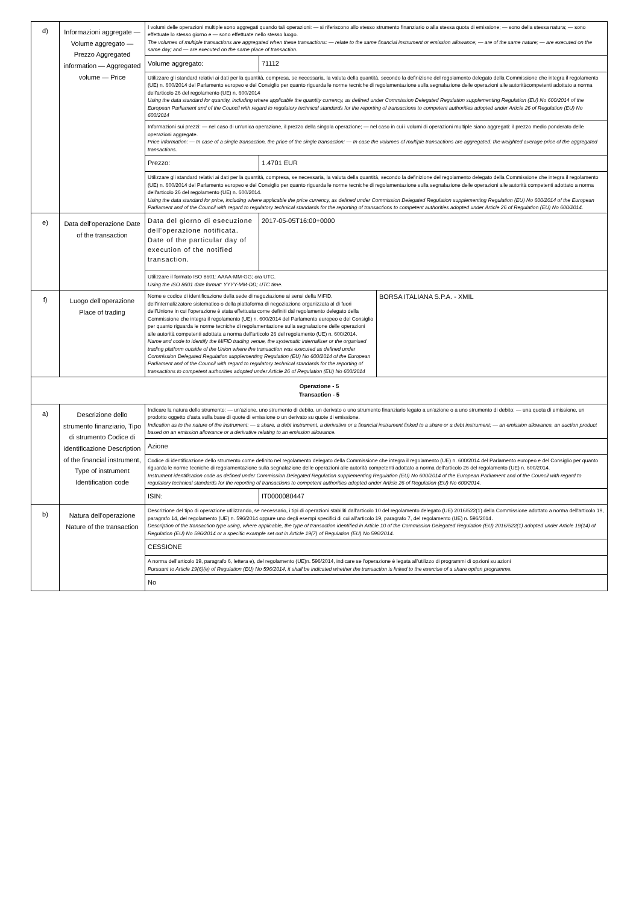| d) | Informazioni aggregate — Volume aggregato — Prezzo Aggregated information — Aggregated volume — Price | I volumi delle operazioni multiple sono aggregati quando tali operazioni: — si riferiscono allo stesso strumento finanziario o alla stessa quota di emissione; — sono della stessa natura; — sono effettuate lo stesso giorno e — sono effettuate nello stesso luogo. The volumes of multiple transactions are aggregated when these transactions: — relate to the same financial instrument or emission allowance; — are of the same nature; — are executed on the same day; and — are executed on the same place of transaction. | |
| | | Volume aggregato: | 71112 |
| | | Utilizzare gli standard relativi ai dati per la quantità, compresa, se necessaria, la valuta della quantità, secondo la definizione del regolamento delegato della Commissione che integra il regolamento (UE) n. 600/2014 del Parlamento europeo e del Consiglio per quanto riguarda le norme tecniche di regolamentazione sulla segnalazione delle operazioni alle autoritàcompetenti adottato a norma dell'articolo 26 del regolamento (UE) n. 600/2014 Using the data standard for quantity, including where applicable the quantity currency, as defined under Commission Delegated Regulation supplementing Regulation (EU) No 600/2014 of the European Parliament and of the Council with regard to regulatory technical standards for the reporting of transactions to competent authorities adopted under Article 26 of Regulation (EU) No 600/2014 | |
| | | Informazioni sui prezzi: — nel caso di un'unica operazione, il prezzo della singola operazione; — nel caso in cui i volumi di operazioni multiple siano aggregati: il prezzo medio ponderato delle operazioni aggregate. Price information: — In case of a single transaction, the price of the single transaction; — In case the volumes of multiple transactions are aggregated: the weighted average price of the aggregated transactions. | |
| | | Prezzo: | 1.4701 EUR |
| | | Utilizzare gli standard relativi ai dati per la quantità, compresa, se necessaria, la valuta della quantità, secondo la definizione del regolamento delegato della Commissione che integra il regolamento (UE) n. 600/2014 del Parlamento europeo e del Consiglio per quanto riguarda le norme tecniche di regolamentazione sulla segnalazione delle operazioni alle autorità competenti adottato a norma dell'articolo 26 del regolamento (UE) n. 600/2014. Using the data standard for price, including where applicable the price currency, as defined under Commission Delegated Regulation supplementing Regulation (EU) No 600/2014 of the European Parliament and of the Council with regard to regulatory technical standards for the reporting of transactions to competent authorities adopted under Article 26 of Regulation (EU) No 600/2014. | |
| e) | Data dell'operazione Date of the transaction | Data del giorno di esecuzione dell'operazione notificata. Date of the particular day of execution of the notified transaction. | 2017-05-05T16:00+0000 |
| | | Utilizzare il formato ISO 8601: AAAA-MM-GG; ora UTC. Using the ISO 8601 date format: YYYY-MM-DD; UTC time. | |
| f) | Luogo dell'operazione Place of trading | / Nome e codice di identificazione della sede di negoziazione ai sensi della MiFID, dell'internalizzatore sistematico o della piattaforma di negoziazione organizzata al di fuori dell'Unione in cui l'operazione è stata effettuata come definiti dal regolamento delegato della Commissione che integra il regolamento (UE) n. 600/2014 del Parlamento europeo e del Consiglio per quanto riguarda le norme tecniche di regolamentazione sulla segnalazione delle operazioni alle autorità competenti adottata a norma dell'articolo 26 del regolamento (UE) n. 600/2014. Name and code to identify the MiFID trading venue, the systematic internaliser or the organised trading platform outside of the Union where the transaction was executed as defined under Commission Delegated Regulation supplementing Regulation (EU) No 600/2014 of the European Parliament and of the Council with regard to regulatory technical standards for the reporting of transactions to competent authorities adopted under Article 26 of Regulation (EU) No 600/2014 / BORSA ITALIANA S.P.A. - XMIL / | |
| Operazione - 5 Transaction - 5 | | | |
| a) | Descrizione dello strumento finanziario, Tipo di strumento Codice di identificazione Description of the financial instrument, Type of instrument Identification code | Indicare la natura dello strumento: — un'azione, uno strumento di debito, un derivato o uno strumento finanziario legato a un'azione o a uno strumento di debito; — una quota di emissione, un prodotto oggetto d'asta sulla base di quote di emissione o un derivato su quote di emissione. Indication as to the nature of the instrument: — a share, a debt instrument, a derivative or a financial instrument linked to a share or a debt instrument; — an emission allowance, an auction product based on an emission allowance or a derivative relating to an emission allowance. | |
| | | Azione | |
| | | Codice di identificazione dello strumento come definito nel regolamento delegato della Commissione che integra il regolamento (UE) n. 600/2014 del Parlamento europeo e del Consiglio per quanto riguarda le norme tecniche di regolamentazione sulla segnalazione delle operazioni alle autorità competenti adottato a norma dell'articolo 26 del regolamento (UE) n. 600/2014. Instrument identification code as defined under Commission Delegated Regulation supplementing Regulation (EU) No 600/2014 of the European Parliament and of the Council with regard to regulatory technical standards for the reporting of transactions to competent authorities adopted under Article 26 of Regulation (EU) No 600/2014. | |
| | | ISIN: | IT0000080447 |
| b) | Natura dell'operazione Nature of the transaction | Descrizione del tipo di operazione utilizzando, se necessario, i tipi di operazioni stabiliti dall'articolo 10 del regolamento delegato (UE) 2016/522(1) della Commissione adottato a norma dell'articolo 19, paragrafo 14, del regolamento (UE) n. 596/2014 oppure uno degli esempi specifici di cui all'articolo 19, paragrafo 7, del regolamento (UE) n. 596/2014. Description of the transaction type using, where applicable, the type of transaction identified in Article 10 of the Commission Delegated Regulation (EU) 2016/522(1) adopted under Article 19(14) of Regulation (EU) No 596/2014 or a specific example set out in Article 19(7) of Regulation (EU) No 596/2014. | |
| | | CESSIONE | |
| | | A norma dell'articolo 19, paragrafo 6, lettera e), del regolamento (UE)n. 596/2014, indicare se l'operazione è legata all'utilizzo di programmi di opzioni su azioni Pursuant to Article 19(6)(e) of Regulation (EU) No 596/2014, it shall be indicated whether the transaction is linked to the exercise of a share option programme. | |
| | | No | |